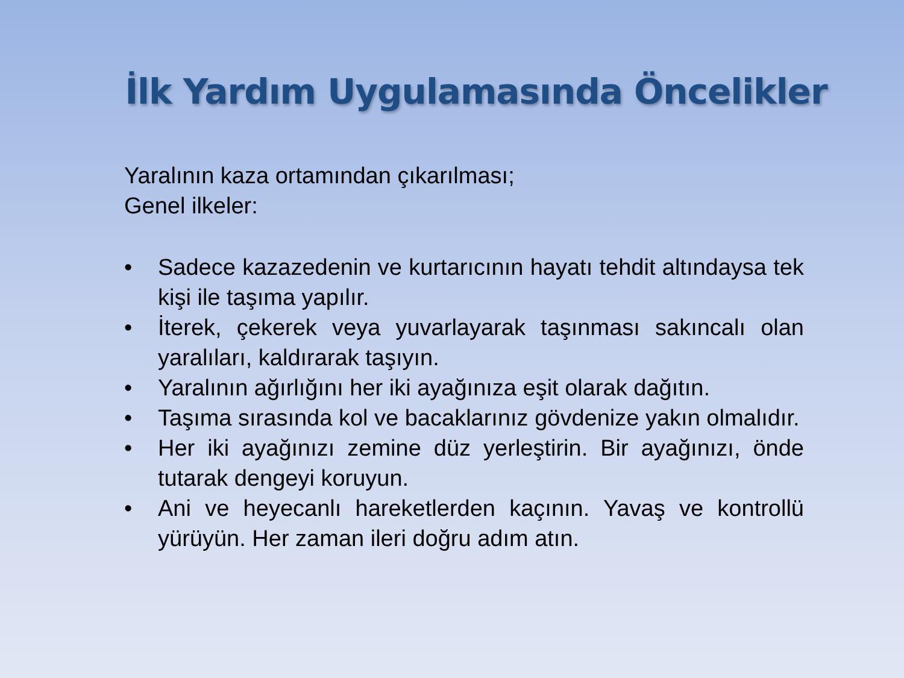İlk Yardım Uygulamasında Öncelikler
Yaralının kaza ortamından çıkarılması;
Genel ilkeler:
• Sadece kazazedenin ve kurtarıcının hayatı tehdit altındaysa tek kişi ile taşıma yapılır.
• İterek, çekerek veya yuvarlayarak taşınması sakıncalı olan yaralıları, kaldırarak taşıyın.
• Yaralının ağırlığını her iki ayağınıza eşit olarak dağıtın.
• Taşıma sırasında kol ve bacaklarınız gövdenize yakın olmalıdır.
• Her iki ayağınızı zemine düz yerleştirin. Bir ayağınızı, önde tutarak dengeyi koruyun.
• Ani ve heyecanlı hareketlerden kaçının. Yavaş ve kontrollü yürüyün. Her zaman ileri doğru adım atın.